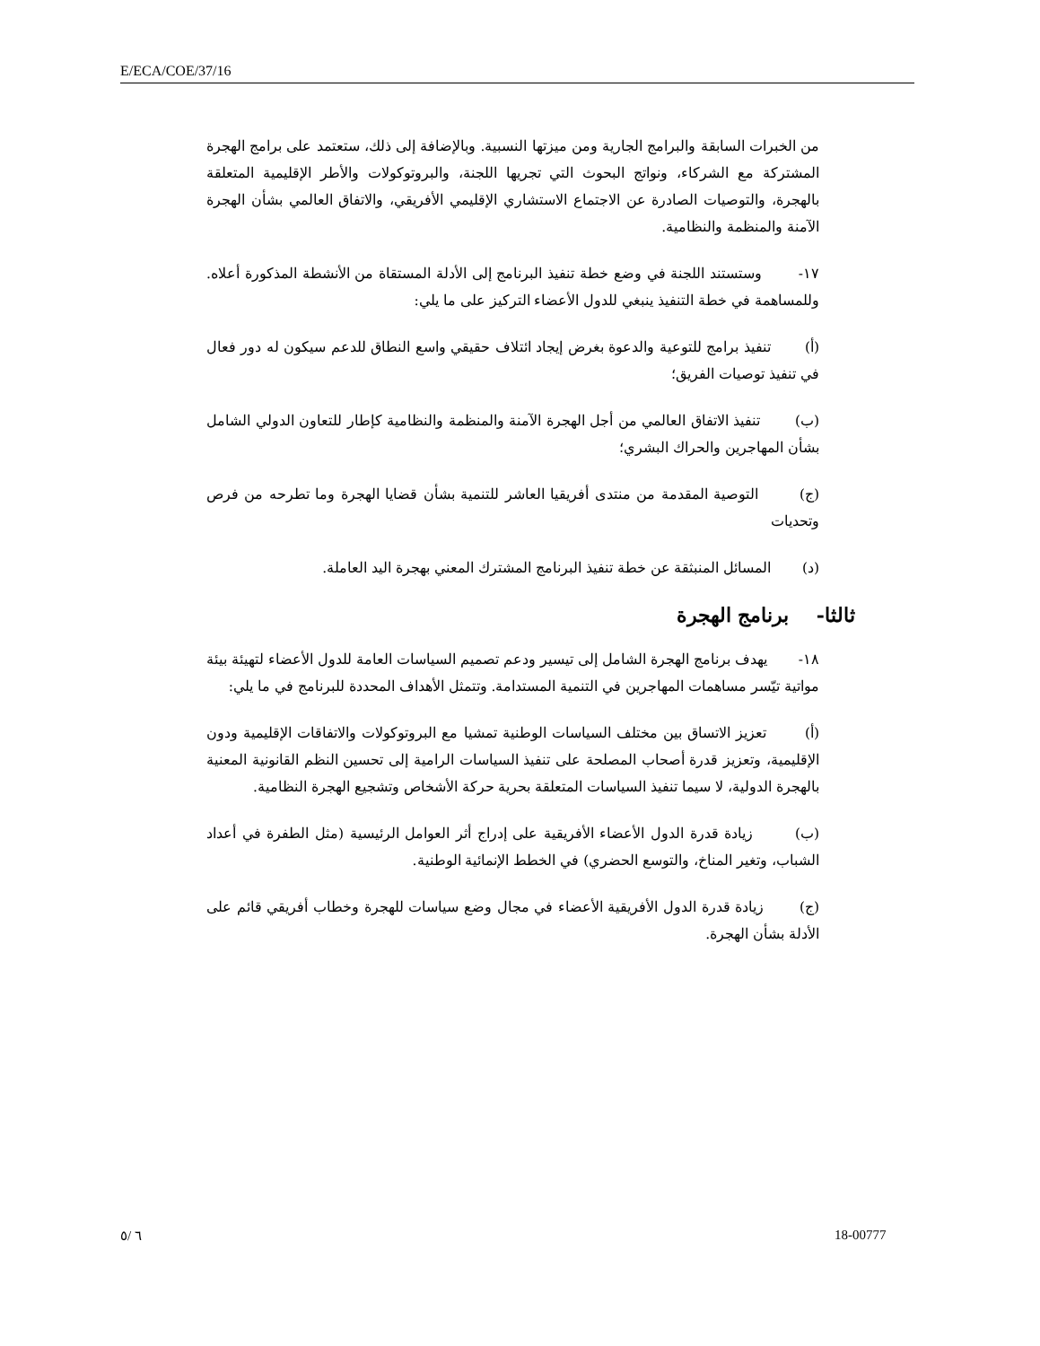E/ECA/COE/37/16
من الخبرات السابقة والبرامج الجارية ومن ميزتها النسبية. وبالإضافة إلى ذلك، ستعتمد على برامج الهجرة المشتركة مع الشركاء، ونواتج البحوث التي تجريها اللجنة، والبروتوكولات والأطر الإقليمية المتعلقة بالهجرة، والتوصيات الصادرة عن الاجتماع الاستشاري الإقليمي الأفريقي، والاتفاق العالمي بشأن الهجرة الآمنة والمنظمة والنظامية.
١٧- وستستند اللجنة في وضع خطة تنفيذ البرنامج إلى الأدلة المستقاة من الأنشطة المذكورة أعلاه. وللمساهمة في خطة التنفيذ ينبغي للدول الأعضاء التركيز على ما يلي:
(أ) تنفيذ برامج للتوعية والدعوة بغرض إيجاد ائتلاف حقيقي واسع النطاق للدعم سيكون له دور فعال في تنفيذ توصيات الفريق؛
(ب) تنفيذ الاتفاق العالمي من أجل الهجرة الآمنة والمنظمة والنظامية كإطار للتعاون الدولي الشامل بشأن المهاجرين والحراك البشري؛
(ج) التوصية المقدمة من منتدى أفريقيا العاشر للتنمية بشأن قضايا الهجرة وما تطرحه من فرص وتحديات
(د) المسائل المنبثقة عن خطة تنفيذ البرنامج المشترك المعني بهجرة اليد العاملة.
ثالثا- برنامج الهجرة
١٨- يهدف برنامج الهجرة الشامل إلى تيسير ودعم تصميم السياسات العامة للدول الأعضاء لتهيئة بيئة مواتية تيّسر مساهمات المهاجرين في التنمية المستدامة. وتتمثل الأهداف المحددة للبرنامج في ما يلي:
(أ) تعزيز الاتساق بين مختلف السياسات الوطنية تمشيا مع البروتوكولات والاتفاقات الإقليمية ودون الإقليمية، وتعزيز قدرة أصحاب المصلحة على تنفيذ السياسات الرامية إلى تحسين النظم القانونية المعنية بالهجرة الدولية، لا سيما تنفيذ السياسات المتعلقة بحرية حركة الأشخاص وتشجيع الهجرة النظامية.
(ب) زيادة قدرة الدول الأعضاء الأفريقية على إدراج أثر العوامل الرئيسية (مثل الطفرة في أعداد الشباب، وتغير المناخ، والتوسع الحضري) في الخطط الإنمائية الوطنية.
(ج) زيادة قدرة الدول الأفريقية الأعضاء في مجال وضع سياسات للهجرة وخطاب أفريقي قائم على الأدلة بشأن الهجرة.
٦ /٥ 18-00777